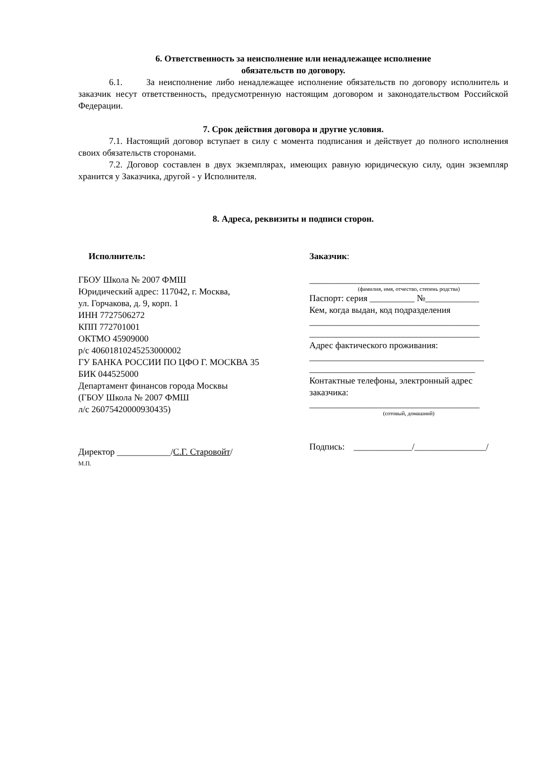6. Ответственность за неисполнение или ненадлежащее исполнение
обязательств по договору.
6.1. За неисполнение либо ненадлежащее исполнение обязательств по договору исполнитель и заказчик несут ответственность, предусмотренную настоящим договором и законодательством Российской Федерации.
7. Срок действия договора и другие условия.
7.1. Настоящий договор вступает в силу с момента подписания и действует до полного исполнения своих обязательств сторонами.
7.2. Договор составлен в двух экземплярах, имеющих равную юридическую силу, один экземпляр хранится у Заказчика, другой - у Исполнителя.
8. Адреса, реквизиты и подписи сторон.
Исполнитель:
ГБОУ Школа № 2007 ФМШ
Юридический адрес: 117042, г. Москва,
ул. Горчакова, д. 9, корп. 1
ИНН 7727506272
КПП 772701001
ОКТМО 45909000
р/с 40601810245253000002
ГУ БАНКА РОССИИ ПО ЦФО Г. МОСКВА 35
БИК 044525000
Департамент финансов города Москвы
(ГБОУ Школа № 2007 ФМШ
л/с 2607542000093043​5)
Директор ____________/С.Г. Старовойт/
М.П.
Заказчик:
______________________________________
(фамилия, имя, отчество, степень родства)
Паспорт: серия __________ №____________
Кем, когда выдан, код подразделения
______________________________________
______________________________________
Адрес фактического проживания:
_______________________________________
_____________________________________
Контактные телефоны, электронный адрес заказчика:
______________________________________
(сотовый, домашний)
Подпись: _____________/________________/